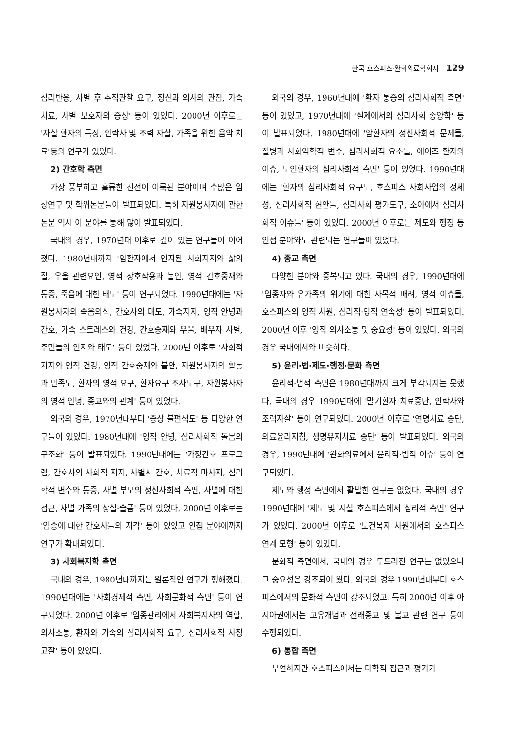한국 호스피스·완화의료학회지 129
심리반응, 사별 후 추적관찰 요구, 정신과 의사의 관점, 가족치료, 사별 보호자의 증상' 등이 있었다. 2000년 이후로는 '자살 환자의 특징, 안락사 및 조력 자살, 가족을 위한 음악 치료'등의 연구가 있었다.
2) 간호학 측면
가장 풍부하고 훌륭한 진전이 이룩된 분야이며 수많은 임상연구 및 학위논문들이 발표되었다. 특히 자원봉사자에 관한 논문 역시 이 분야를 통해 많이 발표되었다.
국내의 경우, 1970년대 이후로 깊이 있는 연구들이 이어졌다. 1980년대까지 '암환자에서 인지된 사회지지와 삶의 질, 우울 관련요인, 영적 상호작용과 불안, 영적 간호중재와 통증, 죽음에 대한 태도' 등이 연구되었다. 1990년대에는 '자원봉사자의 죽음의식, 간호사의 태도, 가족지지, 영적 안녕과 간호, 가족 스트레스와 건강, 간호중재와 우울, 배우자 사별, 주민들의 인지와 태도' 등이 있었다. 2000년 이후로 '사회적 지지와 영적 건강, 영적 간호중재와 불안, 자원봉사자의 활동과 만족도, 환자의 영적 요구, 환자요구 조사도구, 자원봉사자의 영적 안녕, 종교와의 관계' 등이 있었다.
외국의 경우, 1970년대부터 '증상 불편척도' 등 다양한 연구들이 있었다. 1980년대에 '영적 안녕, 심리사회적 돌봄의 구조화' 등이 발표되었다. 1990년대에는 '가정간호 프로그램, 간호사의 사회적 지지, 사별시 간호, 치료적 마사지, 심리학적 변수와 통증, 사별 부모의 정신사회적 측면, 사별에 대한 접근, 사별 가족의 상실·슬픔' 등이 있었다. 2000년 이후로는 '임종에 대한 간호사들의 지각' 등이 있었고 인접 분야에까지 연구가 확대되었다.
3) 사회복지학 측면
국내의 경우, 1980년대까지는 원론적인 연구가 행해졌다. 1990년대에는 '사회경제적 측면, 사회문화적 측면' 등이 연구되었다. 2000년 이후로 '임종관리에서 사회복지사의 역할, 의사소통, 환자와 가족의 심리사회적 요구, 심리사회적 사정 고찰' 등이 있었다.
외국의 경우, 1960년대에 '환자 통증의 심리사회적 측면' 등이 있었고, 1970년대에 '실제에서의 심리사회 종양학' 등이 발표되었다. 1980년대에 '암환자의 정신사회적 문제들, 질병과 사회역학적 변수, 심리사회적 요소들, 에이즈 환자의 이슈, 노인환자의 심리사회적 측면' 등이 있었다. 1990년대에는 '환자의 심리사회적 요구도, 호스피스 사회사업의 정체성, 심리사회적 현안들, 심리사회 평가도구, 소아에서 심리사회적 이슈들' 등이 있었다. 2000년 이후로는 제도와 행정 등 인접 분야와도 관련되는 연구들이 있었다.
4) 종교 측면
다양한 분야와 중복되고 있다. 국내의 경우, 1990년대에 '임종자와 유가족의 위기에 대한 사목적 배려, 영적 이슈들, 호스피스의 영적 차원, 심리적·영적 연속성' 등이 발표되었다. 2000년 이후 '영적 의사소통 및 중요성' 등이 있었다. 외국의 경우 국내에서와 비슷하다.
5) 윤리·법·제도·행정·문화 측면
윤리적·법적 측면은 1980년대까지 크게 부각되지는 못했다. 국내의 경우 1990년대에 '말기환자 치료중단, 안락사와 조력자살' 등이 연구되었다. 2000년 이후로 '연명치료 중단, 의료윤리지침, 생명유지치료 중단' 등이 발표되었다. 외국의 경우, 1990년대에 '완화의료에서 윤리적·법적 이슈' 등이 연구되었다.
제도와 행정 측면에서 활발한 연구는 없었다. 국내의 경우 1990년대에 '제도 및 시설 호스피스에서 심리적 측면' 연구가 있었다. 2000년 이후로 '보건복지 차원에서의 호스피스 연계 모형' 등이 있었다.
문화적 측면에서, 국내의 경우 두드러진 연구는 없었으나 그 중요성은 강조되어 왔다. 외국의 경우 1990년대부터 호스피스에서의 문화적 측면이 강조되었고, 특히 2000년 이후 아시아권에서는 고유개념과 전래종교 및 불교 관련 연구 등이 수행되었다.
6) 통합 측면
부연하지만 호스피스에서는 다학적 접근과 평가가